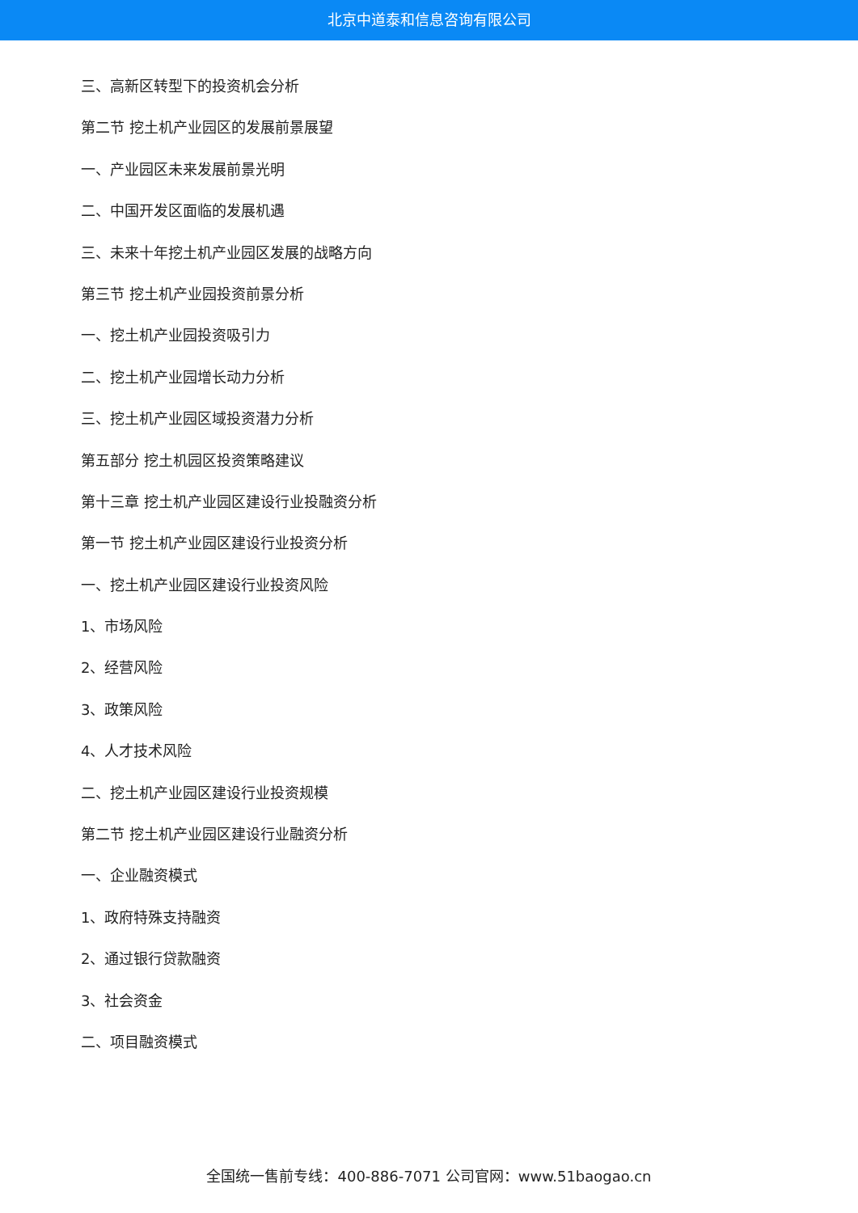北京中道泰和信息咨询有限公司
三、高新区转型下的投资机会分析
第二节 挖土机产业园区的发展前景展望
一、产业园区未来发展前景光明
二、中国开发区面临的发展机遇
三、未来十年挖土机产业园区发展的战略方向
第三节 挖土机产业园投资前景分析
一、挖土机产业园投资吸引力
二、挖土机产业园增长动力分析
三、挖土机产业园区域投资潜力分析
第五部分 挖土机园区投资策略建议
第十三章 挖土机产业园区建设行业投融资分析
第一节 挖土机产业园区建设行业投资分析
一、挖土机产业园区建设行业投资风险
1、市场风险
2、经营风险
3、政策风险
4、人才技术风险
二、挖土机产业园区建设行业投资规模
第二节 挖土机产业园区建设行业融资分析
一、企业融资模式
1、政府特殊支持融资
2、通过银行贷款融资
3、社会资金
二、项目融资模式
全国统一售前专线：400-886-7071 公司官网：www.51baogao.cn